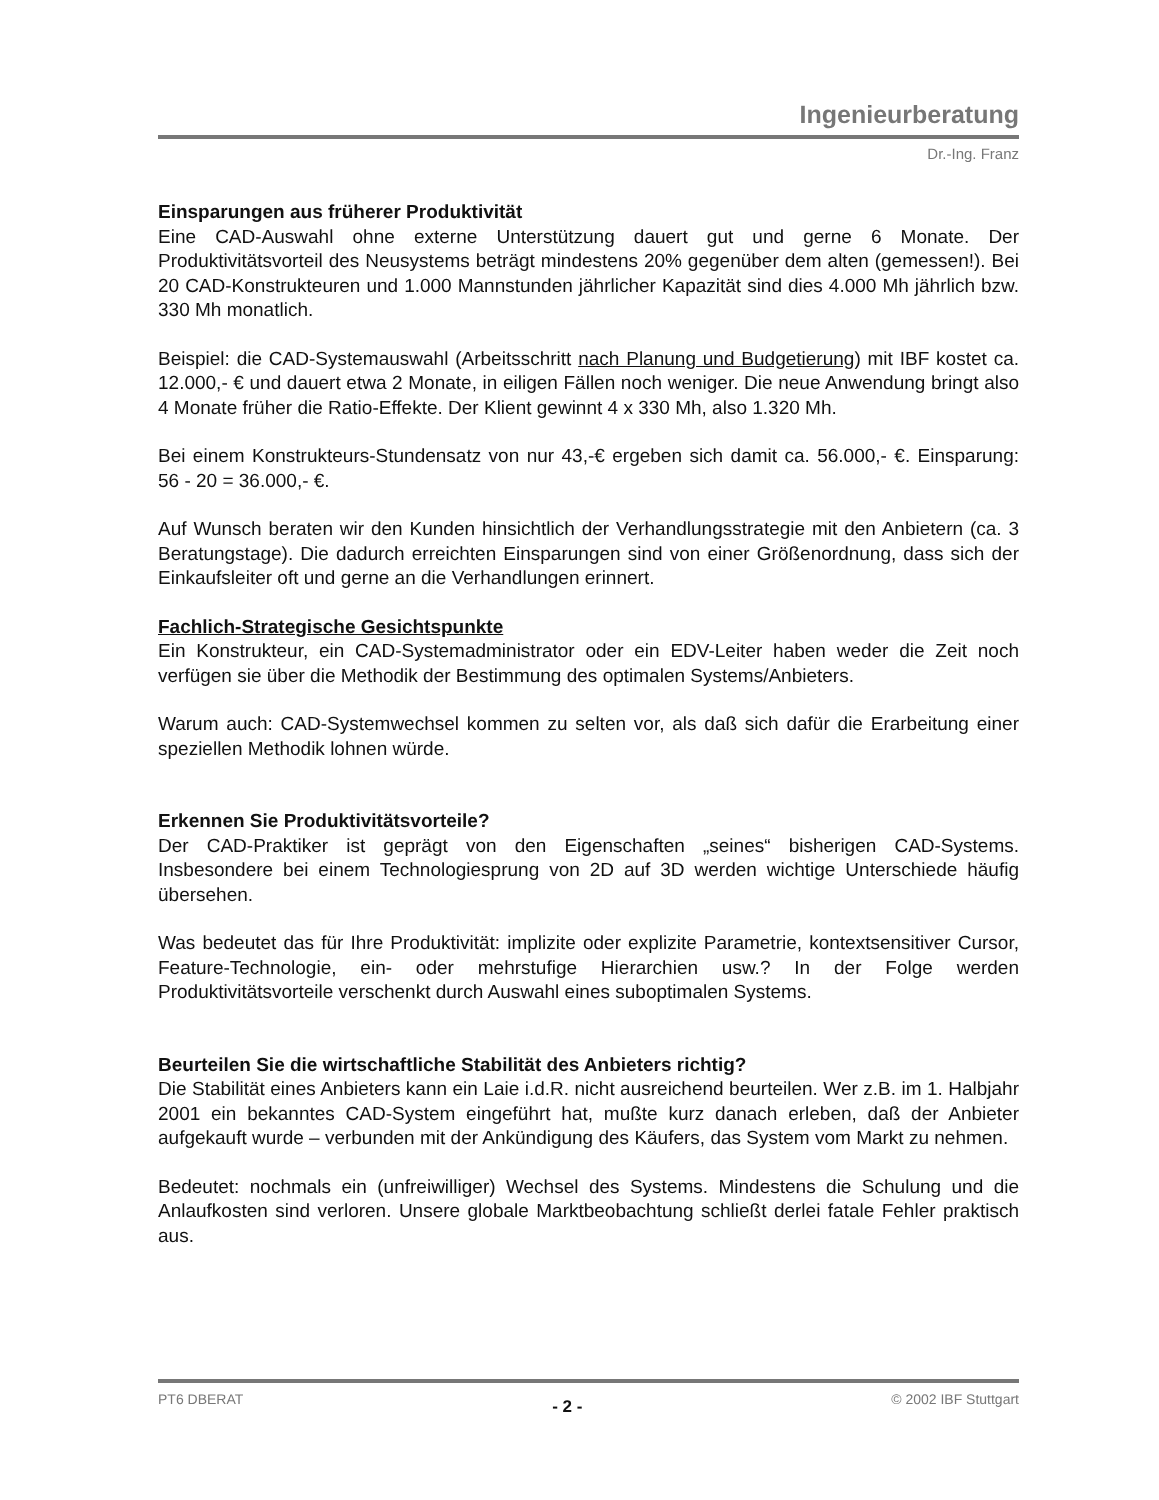Ingenieurberatung
Dr.-Ing. Franz
Einsparungen aus früherer Produktivität
Eine CAD-Auswahl ohne externe Unterstützung dauert gut und gerne 6 Monate. Der Produktivitätsvorteil des Neusystems beträgt mindestens 20% gegenüber dem alten (gemessen!). Bei 20 CAD-Konstrukteuren und 1.000 Mannstunden jährlicher Kapazität sind dies 4.000 Mh jährlich bzw. 330 Mh monatlich.
Beispiel: die CAD-Systemauswahl (Arbeitsschritt nach Planung und Budgetierung) mit IBF kostet ca. 12.000,- € und dauert etwa 2 Monate, in eiligen Fällen noch weniger. Die neue Anwendung bringt also 4 Monate früher die Ratio-Effekte. Der Klient gewinnt 4 x 330 Mh, also 1.320 Mh.
Bei einem Konstrukteurs-Stundensatz von nur 43,-€ ergeben sich damit ca. 56.000,- €. Einsparung: 56 - 20 = 36.000,- €.
Auf Wunsch beraten wir den Kunden hinsichtlich der Verhandlungsstrategie mit den Anbietern (ca. 3 Beratungstage). Die dadurch erreichten Einsparungen sind von einer Größenordnung, dass sich der Einkaufsleiter oft und gerne an die Verhandlungen erinnert.
Fachlich-Strategische Gesichtspunkte
Ein Konstrukteur, ein CAD-Systemadministrator oder ein EDV-Leiter haben weder die Zeit noch verfügen sie über die Methodik der Bestimmung des optimalen Systems/Anbieters.
Warum auch: CAD-Systemwechsel kommen zu selten vor, als daß sich dafür die Erarbeitung einer speziellen Methodik lohnen würde.
Erkennen Sie Produktivitätsvorteile?
Der CAD-Praktiker ist geprägt von den Eigenschaften „seines“ bisherigen CAD-Systems. Insbesondere bei einem Technologiesprung von 2D auf 3D werden wichtige Unterschiede häufig übersehen.
Was bedeutet das für Ihre Produktivität: implizite oder explizite Parametrie, kontextsensitiver Cursor, Feature-Technologie, ein- oder mehrstufige Hierarchien usw.? In der Folge werden Produktivitätsvorteile verschenkt durch Auswahl eines suboptimalen Systems.
Beurteilen Sie die wirtschaftliche Stabilität des Anbieters richtig?
Die Stabilität eines Anbieters kann ein Laie i.d.R. nicht ausreichend beurteilen. Wer z.B. im 1. Halbjahr 2001 ein bekanntes CAD-System eingeführt hat, mußte kurz danach erleben, daß der Anbieter aufgekauft wurde – verbunden mit der Ankündigung des Käufers, das System vom Markt zu nehmen.
Bedeutet: nochmals ein (unfreiwilliger) Wechsel des Systems. Mindestens die Schulung und die Anlaufkosten sind verloren. Unsere globale Marktbeobachtung schließt derlei fatale Fehler praktisch aus.
PT6 DBERAT - 2 - © 2002 IBF Stuttgart